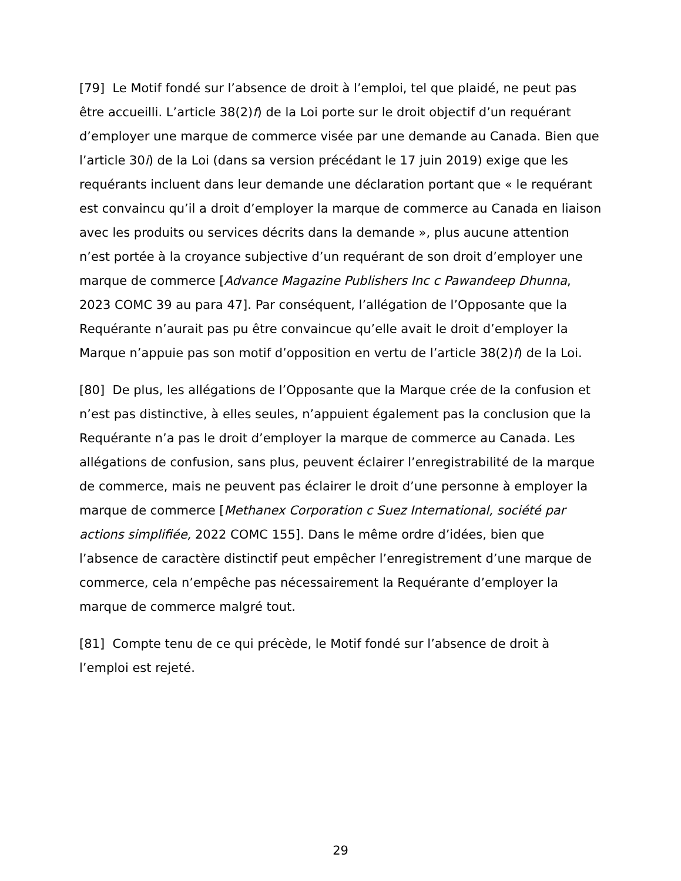[79] Le Motif fondé sur l’absence de droit à l’emploi, tel que plaidé, ne peut pas être accueilli. L’article 38(2)f) de la Loi porte sur le droit objectif d’un requérant d’employer une marque de commerce visée par une demande au Canada. Bien que l’article 30i) de la Loi (dans sa version précédant le 17 juin 2019) exige que les requérants incluent dans leur demande une déclaration portant que « le requérant est convaincu qu’il a droit d’employer la marque de commerce au Canada en liaison avec les produits ou services décrits dans la demande », plus aucune attention n’est portée à la croyance subjective d’un requérant de son droit d’employer une marque de commerce [Advance Magazine Publishers Inc c Pawandeep Dhunna, 2023 COMC 39 au para 47]. Par conséquent, l’allégation de l’Opposante que la Requérante n’aurait pas pu être convaincue qu’elle avait le droit d’employer la Marque n’appuie pas son motif d’opposition en vertu de l’article 38(2)f) de la Loi.
[80] De plus, les allégations de l’Opposante que la Marque crée de la confusion et n’est pas distinctive, à elles seules, n’appuient également pas la conclusion que la Requérante n’a pas le droit d’employer la marque de commerce au Canada. Les allégations de confusion, sans plus, peuvent éclairer l’enregistrabilité de la marque de commerce, mais ne peuvent pas éclairer le droit d’une personne à employer la marque de commerce [Methanex Corporation c Suez International, société par actions simplifiée, 2022 COMC 155]. Dans le même ordre d’idées, bien que l’absence de caractère distinctif peut empêcher l’enregistrement d’une marque de commerce, cela n’empêche pas nécessairement la Requérante d’employer la marque de commerce malgré tout.
[81] Compte tenu de ce qui précède, le Motif fondé sur l’absence de droit à l’emploi est rejeté.
29